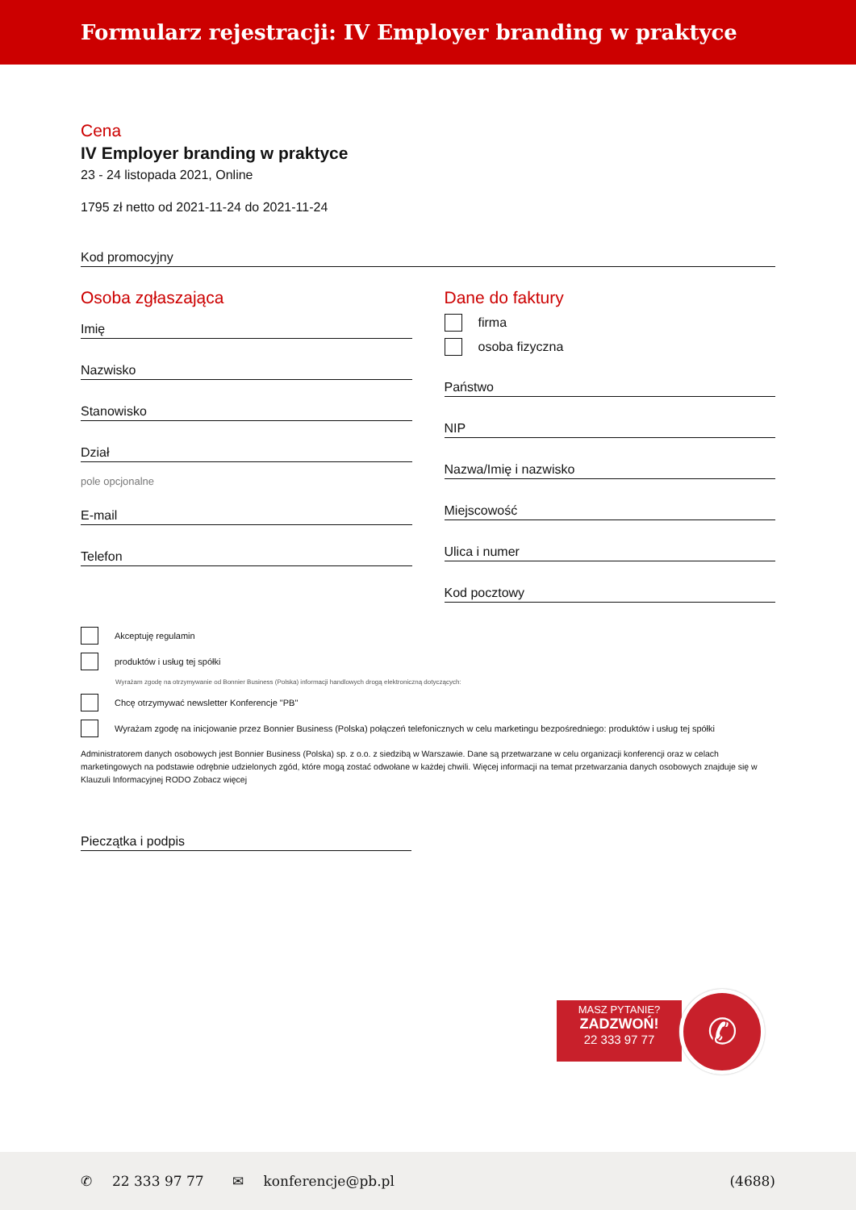Formularz rejestracji: IV Employer branding w praktyce
Cena
IV Employer branding w praktyce
23 - 24 listopada 2021, Online
1795 zł netto od 2021-11-24 do 2021-11-24
Kod promocyjny
Osoba zgłaszająca
Imię
Nazwisko
Stanowisko
Dział
pole opcjonalne
E-mail
Telefon
Dane do faktury
firma
osoba fizyczna
Państwo
NIP
Nazwa/Imię i nazwisko
Miejscowość
Ulica i numer
Kod pocztowy
Akceptuję regulamin
produktów i usług tej spółki
Wyrażam zgodę na otrzymywanie od Bonnier Business (Polska) informacji handlowych drogą elektroniczną dotyczących:
Chcę otrzymywać newsletter Konferencje "PB"
Wyrażam zgodę na inicjowanie przez Bonnier Business (Polska) połączeń telefonicznych w celu marketingu bezpośredniego: produktów i usług tej spółki
Administratorem danych osobowych jest Bonnier Business (Polska) sp. z o.o. z siedzibą w Warszawie. Dane są przetwarzane w celu organizacji konferencji oraz w celach marketingowych na podstawie odrębnie udzielonych zgód, które mogą zostać odwołane w każdej chwili. Więcej informacji na temat przetwarzania danych osobowych znajduje się w Klauzuli Informacyjnej RODO Zobacz więcej
Pieczątka i podpis
MASZ PYTANIE?
ZADZWOŃ!
22 333 97 77
✆
✆ 22 333 97 77 ✉ konferencje@pb.pl (4688)